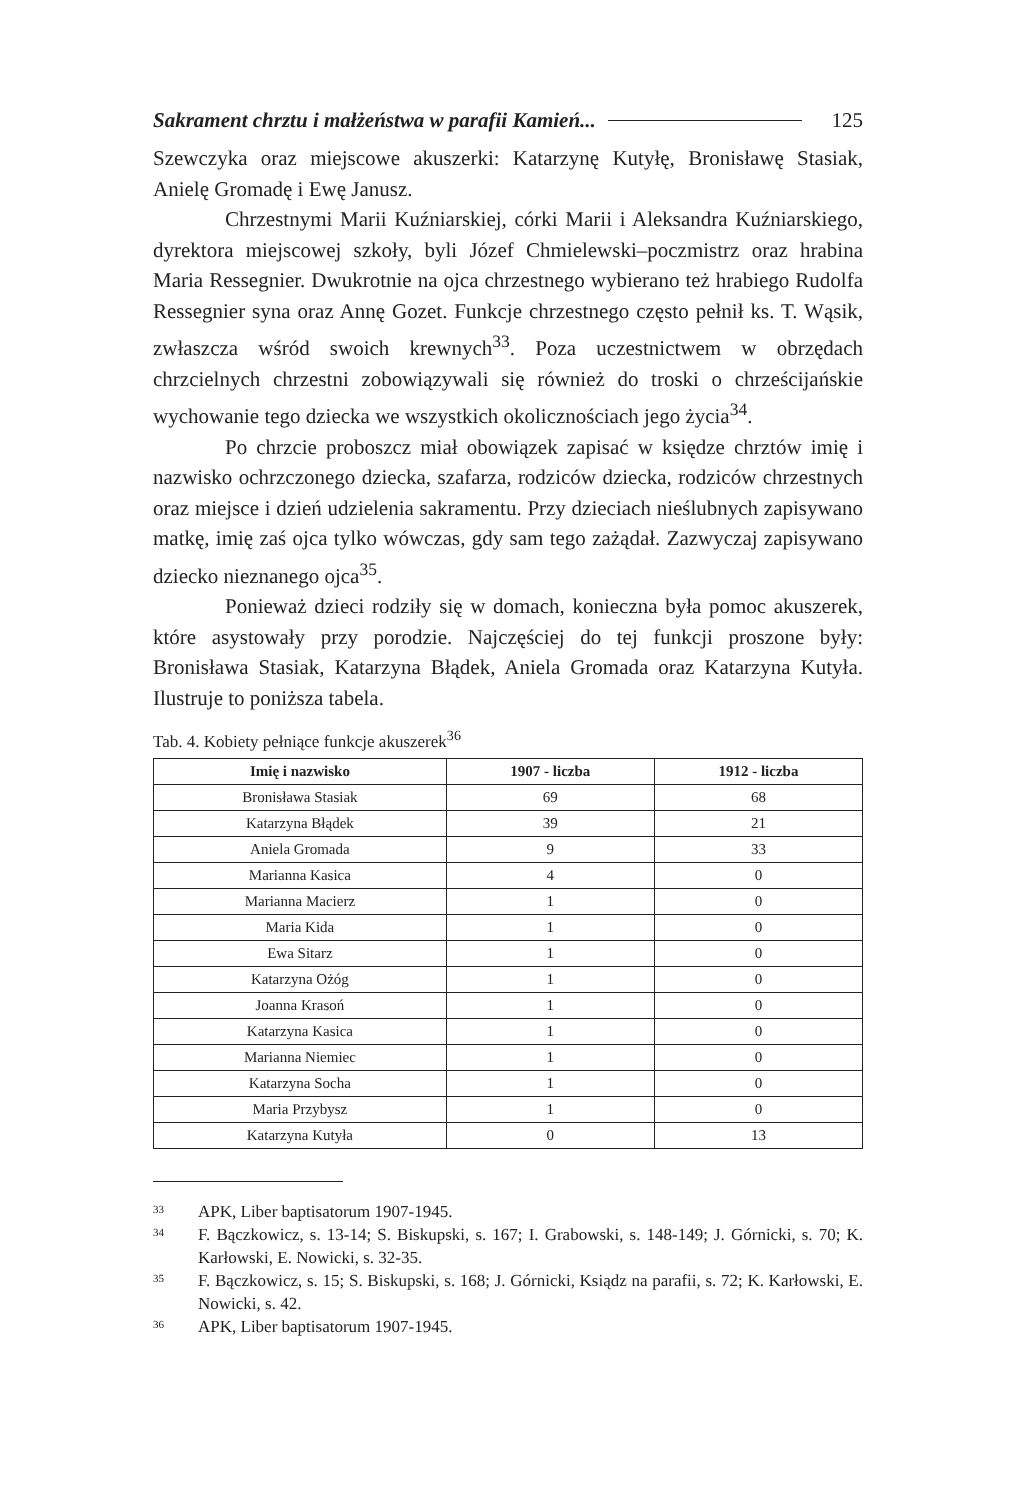Sakrament chrztu i małżeństwa w parafii Kamień... 125
Szewczyka oraz miejscowe akuszerki: Katarzynę Kutyłę, Bronisławę Stasiak, Anielę Gromadę i Ewę Janusz.
Chrzestnymi Marii Kuźniarskiej, córki Marii i Aleksandra Kuźniarskiego, dyrektora miejscowej szkoły, byli Józef Chmielewski–poczmistrz oraz hrabina Maria Ressegnier. Dwukrotnie na ojca chrzestnego wybierano też hrabiego Rudolfa Ressegnier syna oraz Annę Gozet. Funkcje chrzestnego często pełnił ks. T. Wąsik, zwłaszcza wśród swoich krewnych<sup>33</sup>. Poza uczestnictwem w obrzędach chrzcielnych chrzestni zobowiązywali się również do troski o chrześcijańskie wychowanie tego dziecka we wszystkich okolicznościach jego życia<sup>34</sup>.
Po chrzcie proboszcz miał obowiązek zapisać w księdze chrztów imię i nazwisko ochrzczonego dziecka, szafarza, rodziców dziecka, rodziców chrzestnych oraz miejsce i dzień udzielenia sakramentu. Przy dzieciach nieślubnych zapisywano matkę, imię zaś ojca tylko wówczas, gdy sam tego zażądał. Zazwyczaj zapisywano dziecko nieznanego ojca<sup>35</sup>.
Ponieważ dzieci rodziły się w domach, konieczna była pomoc akuszerek, które asystowały przy porodzie. Najczęściej do tej funkcji proszone były: Bronisława Stasiak, Katarzyna Błądek, Aniela Gromada oraz Katarzyna Kutyła. Ilustruje to poniższa tabela.
Tab. 4. Kobiety pełniące funkcje akuszerek<sup>36</sup>
| Imię i nazwisko | 1907 - liczba | 1912 - liczba |
| --- | --- | --- |
| Bronisława Stasiak | 69 | 68 |
| Katarzyna Błądek | 39 | 21 |
| Aniela Gromada | 9 | 33 |
| Marianna Kasica | 4 | 0 |
| Marianna Macierz | 1 | 0 |
| Maria Kida | 1 | 0 |
| Ewa Sitarz | 1 | 0 |
| Katarzyna Ożóg | 1 | 0 |
| Joanna Krasoń | 1 | 0 |
| Katarzyna Kasica | 1 | 0 |
| Marianna Niemiec | 1 | 0 |
| Katarzyna Socha | 1 | 0 |
| Maria Przybysz | 1 | 0 |
| Katarzyna Kutyła | 0 | 13 |
<sup>33</sup> APK, Liber baptisatorum 1907-1945.
<sup>34</sup> F. Bączkowicz, s. 13-14; S. Biskupski, s. 167; I. Grabowski, s. 148-149; J. Górnicki, s. 70; K. Karłowski, E. Nowicki, s. 32-35.
<sup>35</sup> F. Bączkowicz, s. 15; S. Biskupski, s. 168; J. Górnicki, Ksiądz na parafii, s. 72; K. Karłowski, E. Nowicki, s. 42.
<sup>36</sup> APK, Liber baptisatorum 1907-1945.